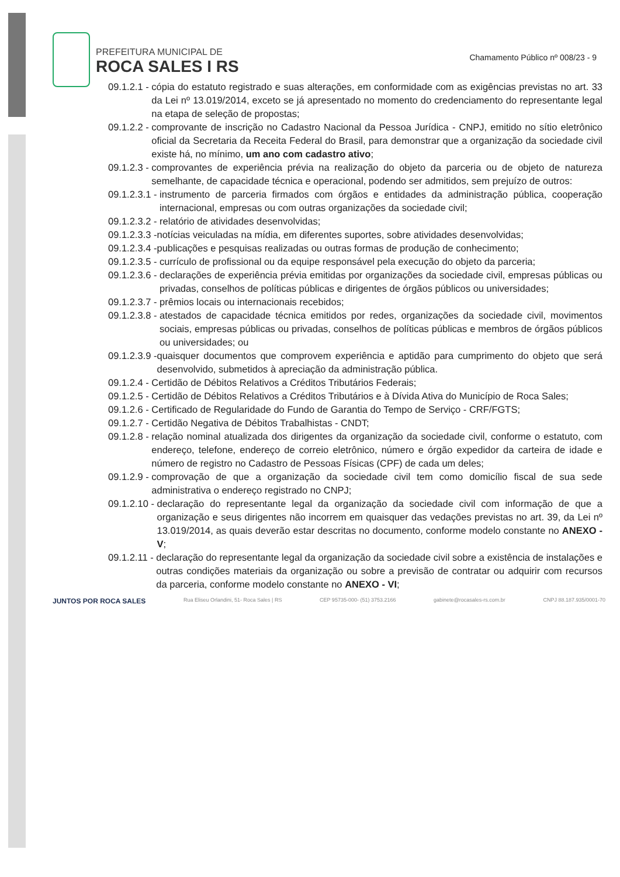PREFEITURA MUNICIPAL DE
ROCA SALES I RS
Chamamento Público nº 008/23 - 9
09.1.2.1 - cópia do estatuto registrado e suas alterações, em conformidade com as exigências previstas no art. 33 da Lei nº 13.019/2014, exceto se já apresentado no momento do credenciamento do representante legal na etapa de seleção de propostas;
09.1.2.2 - comprovante de inscrição no Cadastro Nacional da Pessoa Jurídica - CNPJ, emitido no sítio eletrônico oficial da Secretaria da Receita Federal do Brasil, para demonstrar que a organização da sociedade civil existe há, no mínimo, um ano com cadastro ativo;
09.1.2.3 - comprovantes de experiência prévia na realização do objeto da parceria ou de objeto de natureza semelhante, de capacidade técnica e operacional, podendo ser admitidos, sem prejuízo de outros:
09.1.2.3.1 - instrumento de parceria firmados com órgãos e entidades da administração pública, cooperação internacional, empresas ou com outras organizações da sociedade civil;
09.1.2.3.2 - relatório de atividades desenvolvidas;
09.1.2.3.3 - notícias veiculadas na mídia, em diferentes suportes, sobre atividades desenvolvidas;
09.1.2.3.4 - publicações e pesquisas realizadas ou outras formas de produção de conhecimento;
09.1.2.3.5 - currículo de profissional ou da equipe responsável pela execução do objeto da parceria;
09.1.2.3.6 - declarações de experiência prévia emitidas por organizações da sociedade civil, empresas públicas ou privadas, conselhos de políticas públicas e dirigentes de órgãos públicos ou universidades;
09.1.2.3.7 - prêmios locais ou internacionais recebidos;
09.1.2.3.8 - atestados de capacidade técnica emitidos por redes, organizações da sociedade civil, movimentos sociais, empresas públicas ou privadas, conselhos de políticas públicas e membros de órgãos públicos ou universidades; ou
09.1.2.3.9 - quaisquer documentos que comprovem experiência e aptidão para cumprimento do objeto que será desenvolvido, submetidos à apreciação da administração pública.
09.1.2.4 - Certidão de Débitos Relativos a Créditos Tributários Federais;
09.1.2.5 - Certidão de Débitos Relativos a Créditos Tributários e à Dívida Ativa do Município de Roca Sales;
09.1.2.6 - Certificado de Regularidade do Fundo de Garantia do Tempo de Serviço - CRF/FGTS;
09.1.2.7 - Certidão Negativa de Débitos Trabalhistas - CNDT;
09.1.2.8 - relação nominal atualizada dos dirigentes da organização da sociedade civil, conforme o estatuto, com endereço, telefone, endereço de correio eletrônico, número e órgão expedidor da carteira de idade e número de registro no Cadastro de Pessoas Físicas (CPF) de cada um deles;
09.1.2.9 - comprovação de que a organização da sociedade civil tem como domicílio fiscal de sua sede administrativa o endereço registrado no CNPJ;
09.1.2.10 - declaração do representante legal da organização da sociedade civil com informação de que a organização e seus dirigentes não incorrem em quaisquer das vedações previstas no art. 39, da Lei nº 13.019/2014, as quais deverão estar descritas no documento, conforme modelo constante no ANEXO - V;
09.1.2.11 - declaração do representante legal da organização da sociedade civil sobre a existência de instalações e outras condições materiais da organização ou sobre a previsão de contratar ou adquirir com recursos da parceria, conforme modelo constante no ANEXO - VI;
JUNTOS POR ROCA SALES Rua Eliseu Orlandini, 51- Roca Sales | RS CEP 95735-000- (51) 3753.2166 gabinete@rocasales-rs.com.br CNPJ 88.187.935/0001-70